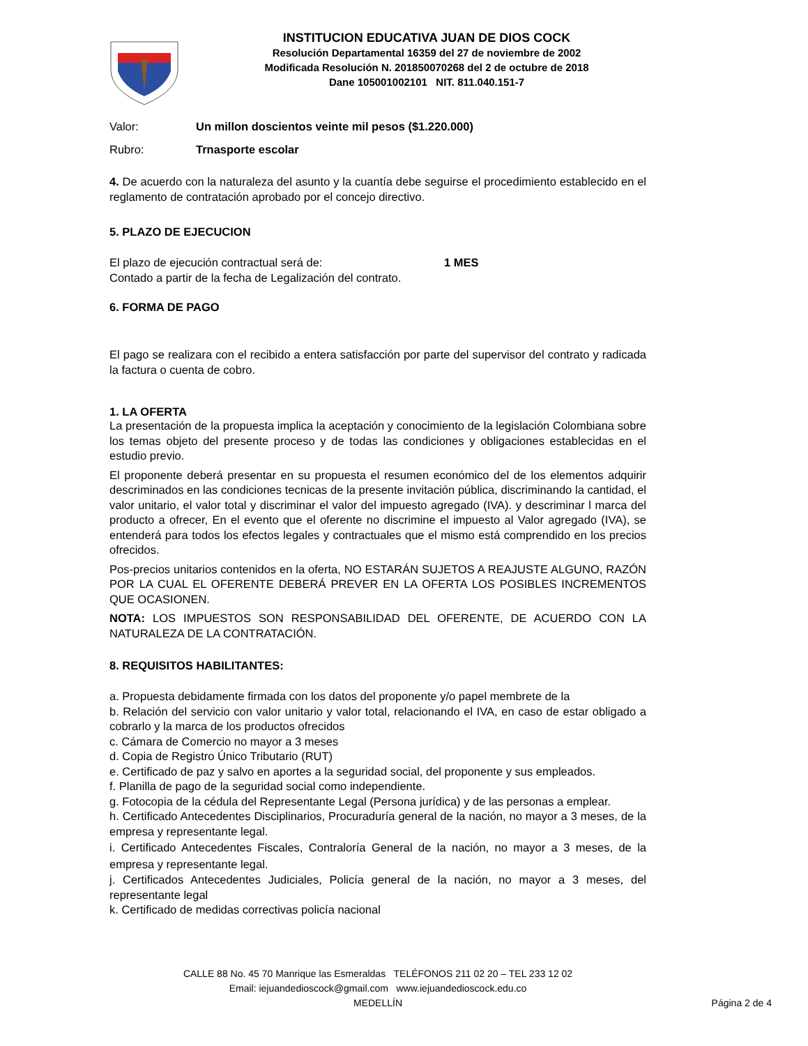INSTITUCION EDUCATIVA JUAN DE DIOS COCK
Resolución Departamental 16359 del 27 de noviembre de 2002
Modificada Resolución N. 201850070268 del 2 de octubre de 2018
Dane 105001002101 NIT. 811.040.151-7
Valor: Un millon doscientos veinte mil pesos ($1.220.000)
Rubro: Trnasporte escolar
4. De acuerdo con la naturaleza del asunto y la cuantía debe seguirse el procedimiento establecido en el reglamento de contratación aprobado por el concejo directivo.
5. PLAZO DE EJECUCION
El plazo de ejecución contractual será de: 1 MES
Contado a partir de la fecha de Legalización del contrato.
6. FORMA DE PAGO
El pago se realizara con el recibido a entera satisfacción por parte del supervisor del contrato y radicada la factura o cuenta de cobro.
1. LA OFERTA
La presentación de la propuesta implica la aceptación y conocimiento de la legislación Colombiana sobre los temas objeto del presente proceso y de todas las condiciones y obligaciones establecidas en el estudio previo.
El proponente deberá presentar en su propuesta el resumen económico del de los elementos adquirir descriminados en las condiciones tecnicas de la presente invitación pública, discriminando la cantidad, el valor unitario, el valor total y discriminar el valor del impuesto agregado (IVA). y descriminar l marca del producto a ofrecer, En el evento que el oferente no discrimine el impuesto al Valor agregado (IVA), se entenderá para todos los efectos legales y contractuales que el mismo está comprendido en los precios ofrecidos.
Pos-precios unitarios contenidos en la oferta, NO ESTARÁN SUJETOS A REAJUSTE ALGUNO, RAZÓN POR LA CUAL EL OFERENTE DEBERÁ PREVER EN LA OFERTA LOS POSIBLES INCREMENTOS QUE OCASIONEN.
NOTA: LOS IMPUESTOS SON RESPONSABILIDAD DEL OFERENTE, DE ACUERDO CON LA NATURALEZA DE LA CONTRATACIÓN.
8. REQUISITOS HABILITANTES:
a. Propuesta debidamente firmada con los datos del proponente y/o papel membrete de la
b. Relación del servicio con valor unitario y valor total, relacionando el IVA, en caso de estar obligado a cobrarlo y la marca de los productos ofrecidos
c. Cámara de Comercio no mayor a 3 meses
d. Copia de Registro Único Tributario (RUT)
e. Certificado de paz y salvo en aportes a la seguridad social, del proponente y sus empleados.
f. Planilla de pago de la seguridad social como independiente.
g. Fotocopia de la cédula del Representante Legal (Persona jurídica) y de las personas a emplear.
h. Certificado Antecedentes Disciplinarios, Procuraduría general de la nación, no mayor a 3 meses, de la empresa y representante legal.
i. Certificado Antecedentes Fiscales, Contraloría General de la nación, no mayor a 3 meses, de la empresa y representante legal.
j. Certificados Antecedentes Judiciales, Policía general de la nación, no mayor a 3 meses, del representante legal
k. Certificado de medidas correctivas policía nacional
CALLE 88 No. 45 70 Manrique las Esmeraldas TELÉFONOS 211 02 20 – TEL 233 12 02
Email: iejuandedioscock@gmail.com www.iejuandedioscock.edu.co
MEDELLÍN
Página 2 de 4